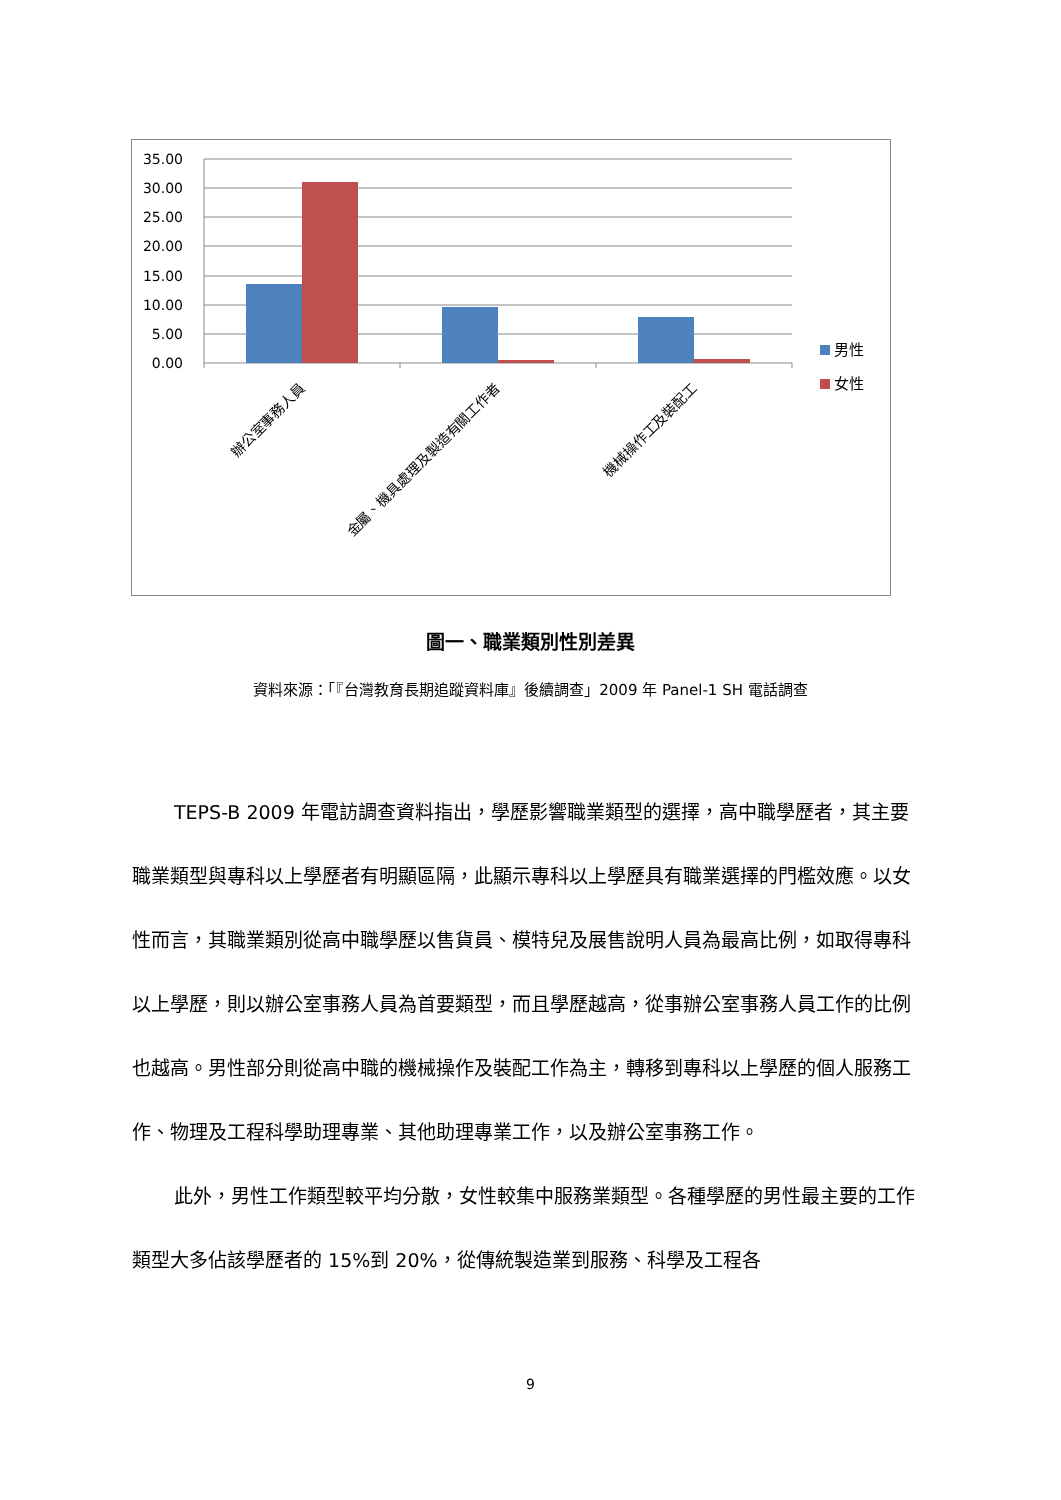35.00
30.00
25.00
20.00
15.00
10.00
5.00
0.00
辦公室事務人員
金屬、機具處理及製造有關工作者
機械操作工及裝配工
男性
女性
圖一、職業類別性別差異
資料來源：「『台灣教育長期追蹤資料庫』後續調查」2009 年 Panel-1 SH 電話調查
TEPS-B 2009 年電訪調查資料指出，學歷影響職業類型的選擇，高中職學歷者，其主要職業類型與專科以上學歷者有明顯區隔，此顯示專科以上學歷具有職業選擇的門檻效應。以女性而言，其職業類別從高中職學歷以售貨員、模特兒及展售說明人員為最高比例，如取得專科以上學歷，則以辦公室事務人員為首要類型，而且學歷越高，從事辦公室事務人員工作的比例也越高。男性部分則從高中職的機械操作及裝配工作為主，轉移到專科以上學歷的個人服務工作、物理及工程科學助理專業、其他助理專業工作，以及辦公室事務工作。
此外，男性工作類型較平均分散，女性較集中服務業類型。各種學歷的男性最主要的工作類型大多佔該學歷者的 15%到 20%，從傳統製造業到服務、科學及工程各
9